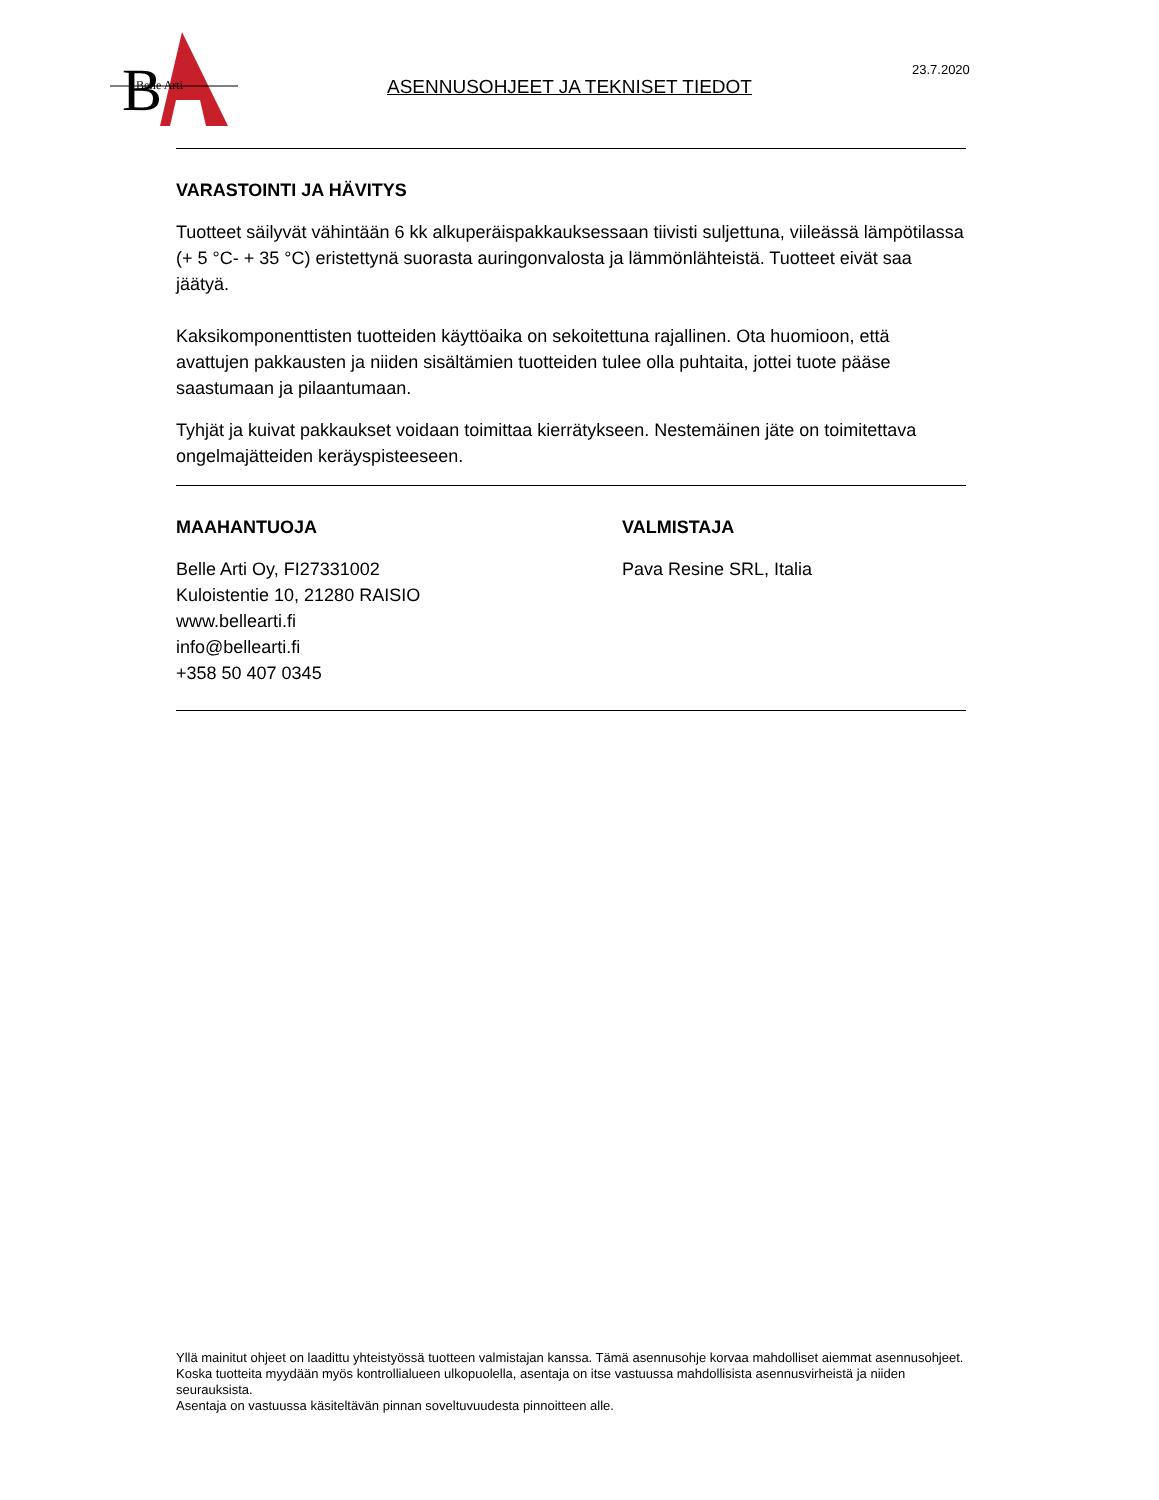B
Belle Arti
ASENNUSOHJEET JA TEKNISET TIEDOT
23.7.2020
VARASTOINTI JA HÄVITYS
Tuotteet säilyvät vähintään 6 kk alkuperäispakkauksessaan tiivisti suljettuna, viileässä lämpötilassa (+ 5 °C- + 35 °C) eristettynä suorasta auringonvalosta ja lämmönlähteistä. Tuotteet eivät saa jäätyä.
Kaksikomponenttisten tuotteiden käyttöaika on sekoitettuna rajallinen. Ota huomioon, että avattujen pakkausten ja niiden sisältämien tuotteiden tulee olla puhtaita, jottei tuote pääse saastumaan ja pilaantumaan.
Tyhjät ja kuivat pakkaukset voidaan toimittaa kierrätykseen. Nestemäinen jäte on toimitettava ongelmajätteiden keräyspisteeseen.
MAAHANTUOJA
Belle Arti Oy, FI27331002
Kuloistentie 10, 21280 RAISIO
www.bellearti.fi
info@bellearti.fi
+358 50 407 0345
VALMISTAJA
Pava Resine SRL, Italia
Yllä mainitut ohjeet on laadittu yhteistyössä tuotteen valmistajan kanssa. Tämä asennusohje korvaa mahdolliset aiemmat asennusohjeet.
Koska tuotteita myydään myös kontrollialueen ulkopuolella, asentaja on itse vastuussa mahdollisista asennusvirheistä ja niiden seurauksista.
Asentaja on vastuussa käsiteltävän pinnan soveltuvuudesta pinnoitteen alle.